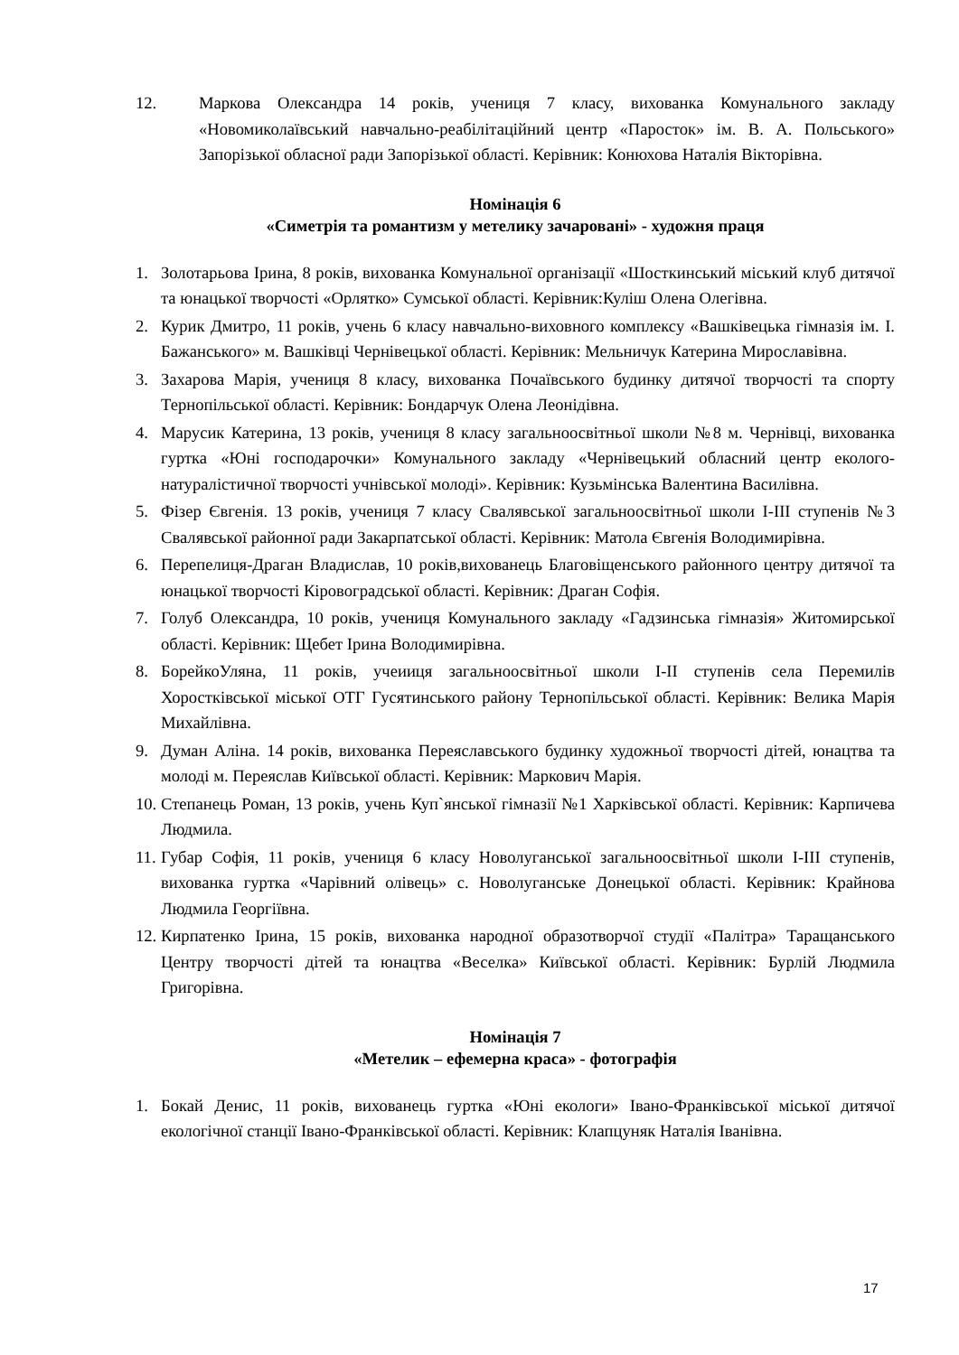12. Маркова Олександра 14 років, учениця 7 класу, вихованка Комунального закладу «Новомиколаївський навчально-реабілітаційний центр «Паросток» ім. В. А. Польського» Запорізької обласної ради Запорізької області. Керівник: Конюхова Наталія Вікторівна.
Номінація 6
«Симетрія та романтизм у метелику зачаровані» - художня праця
1. Золотарьова Ірина, 8 років, вихованка Комунальної організації «Шосткинський міський клуб дитячої та юнацької творчості «Орлятко» Сумської області. Керівник:Куліш Олена Олегівна.
2. Курик Дмитро, 11 років, учень 6 класу навчально-виховного комплексу «Вашківецька гімназія ім. І. Бажанського» м. Вашківці Чернівецької області. Керівник: Мельничук Катерина Мирославівна.
3. Захарова Марія, учениця 8 класу, вихованка Почаївського будинку дитячої творчості та спорту Тернопільської області. Керівник: Бондарчук Олена Леонідівна.
4. Марусик Катерина, 13 років, учениця 8 класу загальноосвітньої школи №8 м. Чернівці, вихованка гуртка «Юні господарочки» Комунального закладу «Чернівецький обласний центр еколого-натуралістичної творчості учнівської молоді». Керівник: Кузьмінська Валентина Василівна.
5. Фізер Євгенія. 13 років, учениця 7 класу Свалявської загальноосвітньої школи І-ІІІ ступенів №3 Свалявської районної ради Закарпатської області. Керівник: Матола Євгенія Володимирівна.
6. Перепелиця-Драган Владислав, 10 років,вихованець Благовіщенського районного центру дитячої та юнацької творчості Кіровоградської області. Керівник: Драган Софія.
7. Голуб Олександра, 10 років, учениця Комунального закладу «Гадзинська гімназія» Житомирської області. Керівник: Щебет Ірина Володимирівна.
8. БорейкоУляна, 11 років, учеииця загальноосвітньої школи І-ІІ ступенів села Перемилів Хоростківської міської ОТГ Гусятинського району Тернопільської області. Керівник: Велика Марія Михайлівна.
9. Думан Аліна. 14 років, вихованка Переяславського будинку художньої творчості дітей, юнацтва та молоді м. Переяслав Київської області. Керівник: Маркович Марія.
10.
Степанець Роман, 13 років, учень Куп`янської гімназії №1 Харківської області. Керівник: Карпичева Людмила.
11.
Губар Софія, 11 років, учениця 6 класу Новолуганської загальноосвітньої школи І-ІІІ ступенів, вихованка гуртка «Чарівний олівець» с. Новолуганське Донецької області. Керівник: Крайнова Людмила Георгіївна.
12.
Кирпатенко Ірина, 15 років, вихованка народної образотворчої студії «Палітра» Таращанського Центру творчості дітей та юнацтва «Веселка» Київської області. Керівник: Бурлій Людмила Григорівна.
Номінація 7
«Метелик – ефемерна краса» - фотографія
1. Бокай Денис, 11 років, вихованець гуртка «Юні екологи» Івано-Франківської міської дитячої екологічної станції Івано-Франківської області. Керівник: Клапцуняк Наталія Іванівна.
17